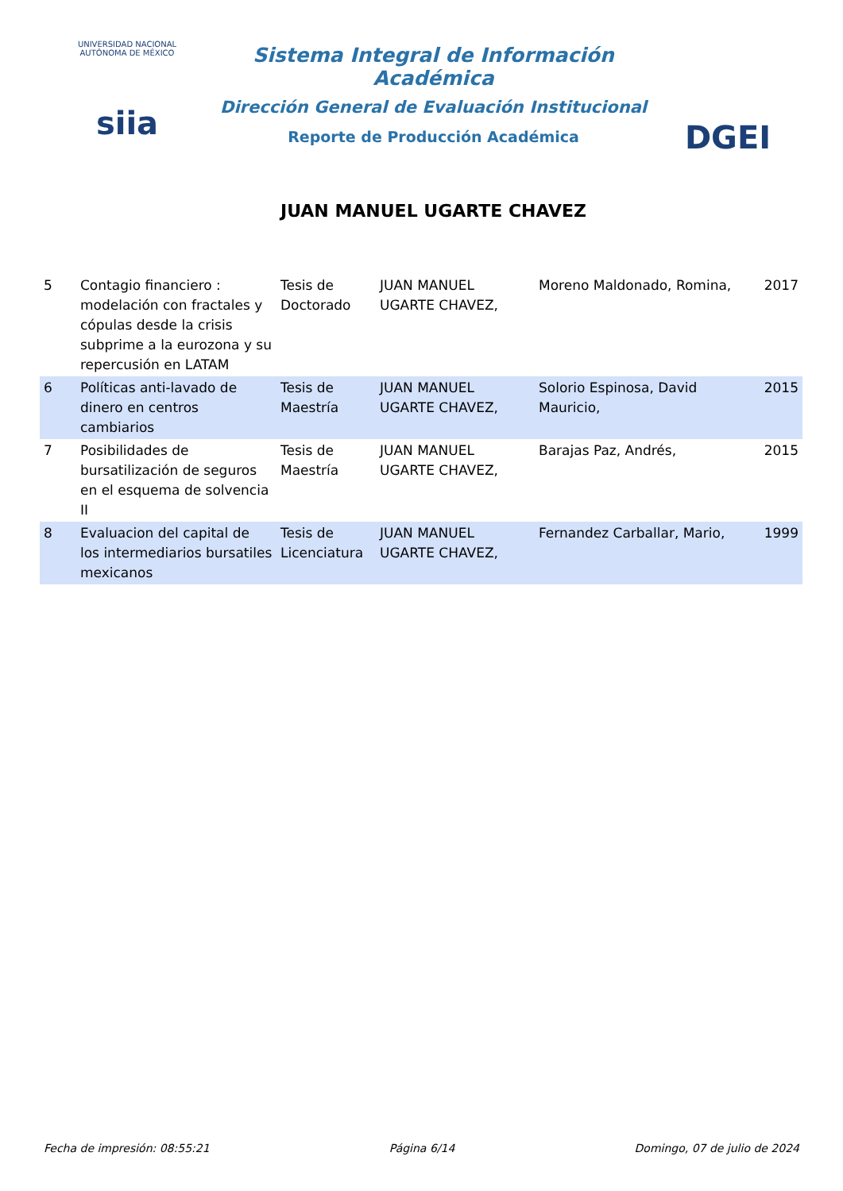UNIVERSIDAD NACIONAL AUTÓNOMA DE MÉXICO
siia
Sistema Integral de Información Académica
Dirección General de Evaluación Institucional
Reporte de Producción Académica
JUAN MANUEL UGARTE CHAVEZ
DGEI
| 5 | Contagio financiero : modelación con fractales y cópulas desde la crisis subprime a la eurozona y su repercusión en LATAM | Tesis de Doctorado | JUAN MANUEL UGARTE CHAVEZ, | Moreno Maldonado, Romina, | 2017 |
| 6 | Políticas anti-lavado de dinero en centros cambiarios | Tesis de Maestría | JUAN MANUEL UGARTE CHAVEZ, | Solorio Espinosa, David Mauricio, | 2015 |
| 7 | Posibilidades de bursatilización de seguros en el esquema de solvencia II | Tesis de Maestría | JUAN MANUEL UGARTE CHAVEZ, | Barajas Paz, Andrés, | 2015 |
| 8 | Evaluacion del capital de los intermediarios bursatiles mexicanos | Tesis de Licenciatura | JUAN MANUEL UGARTE CHAVEZ, | Fernandez Carballar, Mario, | 1999 |
Fecha de impresión: 08:55:21 Página 6/14 Domingo, 07 de julio de 2024